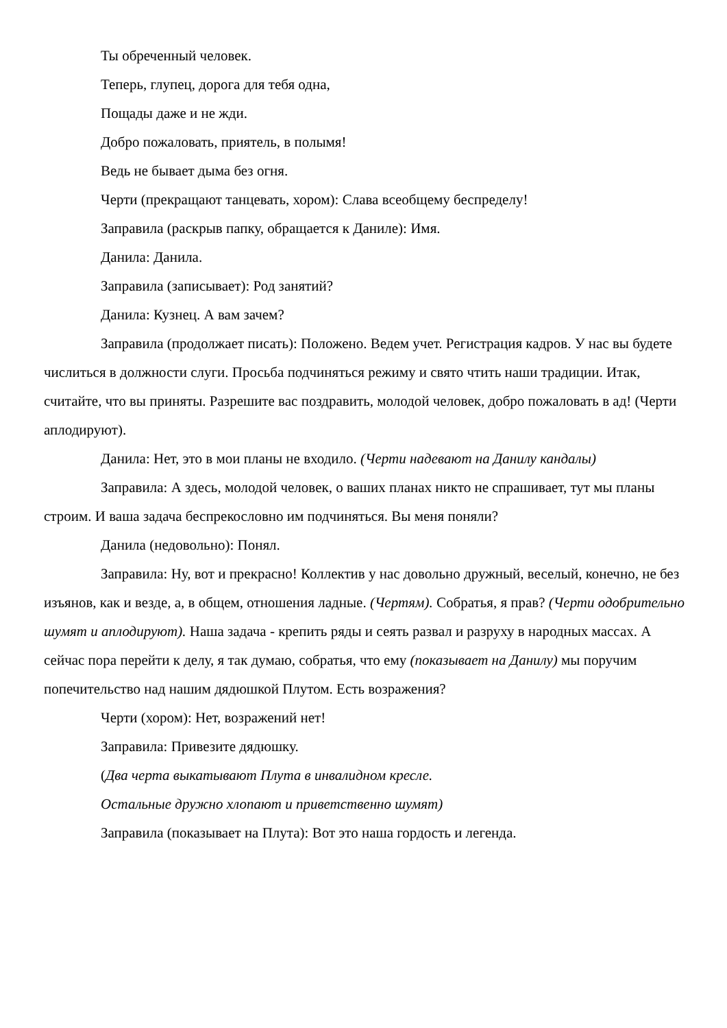Ты обреченный человек.
Теперь, глупец, дорога для тебя одна,
Пощады даже и не жди.
Добро пожаловать, приятель, в полымя!
Ведь не бывает дыма без огня.
Черти (прекращают танцевать, хором): Слава всеобщему беспределу!
Заправила (раскрыв папку, обращается к Даниле): Имя.
Данила: Данила.
Заправила (записывает): Род занятий?
Данила: Кузнец. А вам зачем?
Заправила (продолжает писать): Положено. Ведем учет. Регистрация кадров. У нас вы будете числиться в должности слуги. Просьба подчиняться режиму и свято чтить наши традиции. Итак, считайте, что вы приняты. Разрешите вас поздравить, молодой человек, добро пожаловать в ад! (Черти аплодируют).
Данила: Нет, это в мои планы не входило. (Черти надевают на Данилу кандалы)
Заправила: А здесь, молодой человек, о ваших планах никто не спрашивает, тут мы планы строим. И ваша задача беспрекословно им подчиняться. Вы меня поняли?
Данила (недовольно): Понял.
Заправила: Ну, вот и прекрасно! Коллектив у нас довольно дружный, веселый, конечно, не без изъянов, как и везде, а, в общем, отношения ладные. (Чертям). Собратья, я прав? (Черти одобрительно шумят и аплодируют). Наша задача - крепить ряды и сеять развал и разруху в народных массах. А сейчас пора перейти к делу, я так думаю, собратья, что ему (показывает на Данилу) мы поручим попечительство над нашим дядюшкой Плутом. Есть возражения?
Черти (хором): Нет, возражений нет!
Заправила: Привезите дядюшку.
(Два черта выкатывают Плута в инвалидном кресле.
Остальные дружно хлопают и приветственно шумят)
Заправила (показывает на Плута): Вот это наша гордость и легенда.